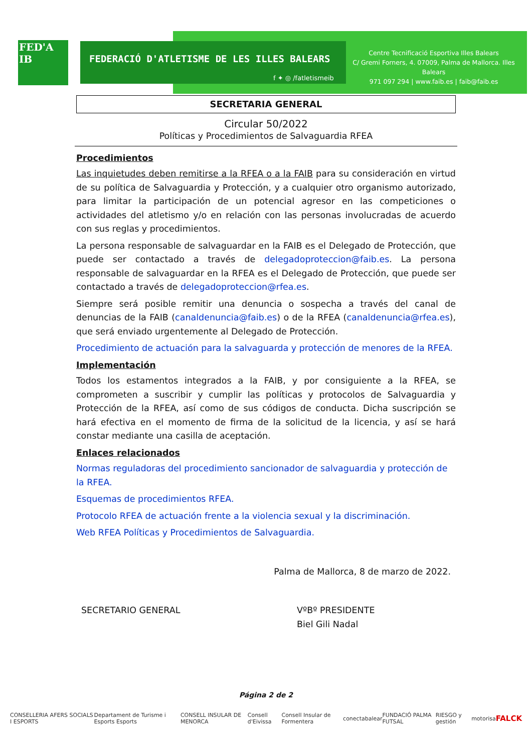FED'A IB
FEDERACIÓ D'ATLETISME DE LES ILLES BALEARS
f ✦ ◎ /fatletismeib
Centre Tecnificació Esportiva Illes Balears
C/ Gremi Forners, 4. 07009, Palma de Mallorca. Illes Balears
971 097 294 | www.faib.es | faib@faib.es
SECRETARIA GENERAL
Circular 50/2022
Políticas y Procedimientos de Salvaguardia RFEA
Procedimientos
Las inquietudes deben remitirse a la RFEA o a la FAIB para su consideración en virtud de su política de Salvaguardia y Protección, y a cualquier otro organismo autorizado, para limitar la participación de un potencial agresor en las competiciones o actividades del atletismo y/o en relación con las personas involucradas de acuerdo con sus reglas y procedimientos.
La persona responsable de salvaguardar en la FAIB es el Delegado de Protección, que puede ser contactado a través de delegadoproteccion@faib.es. La persona responsable de salvaguardar en la RFEA es el Delegado de Protección, que puede ser contactado a través de delegadoproteccion@rfea.es.
Siempre será posible remitir una denuncia o sospecha a través del canal de denuncias de la FAIB (canaldenuncia@faib.es) o de la RFEA (canaldenuncia@rfea.es), que será enviado urgentemente al Delegado de Protección.
Procedimiento de actuación para la salvaguarda y protección de menores de la RFEA.
Implementación
Todos los estamentos integrados a la FAIB, y por consiguiente a la RFEA, se comprometen a suscribir y cumplir las políticas y protocolos de Salvaguardia y Protección de la RFEA, así como de sus códigos de conducta. Dicha suscripción se hará efectiva en el momento de firma de la solicitud de la licencia, y así se hará constar mediante una casilla de aceptación.
Enlaces relacionados
Normas reguladoras del procedimiento sancionador de salvaguardia y protección de la RFEA.
Esquemas de procedimientos RFEA.
Protocolo RFEA de actuación frente a la violencia sexual y la discriminación.
Web RFEA Políticas y Procedimientos de Salvaguardia.
Palma de Mallorca, 8 de marzo de 2022.
SECRETARIO GENERAL VºBº PRESIDENTE
Biel Gili Nadal
Página 2 de 2
CONSELLERIA AFERS SOCIALS I ESPORTS Departament de Turisme i Esports Esports CONSELL INSULAR DE MENORCA Consell d'Eivissa Consell Insular de Formentera conectabalear FUNDACIÓ PALMA FUTSAL RIESGO y gestión motorisa FALCK